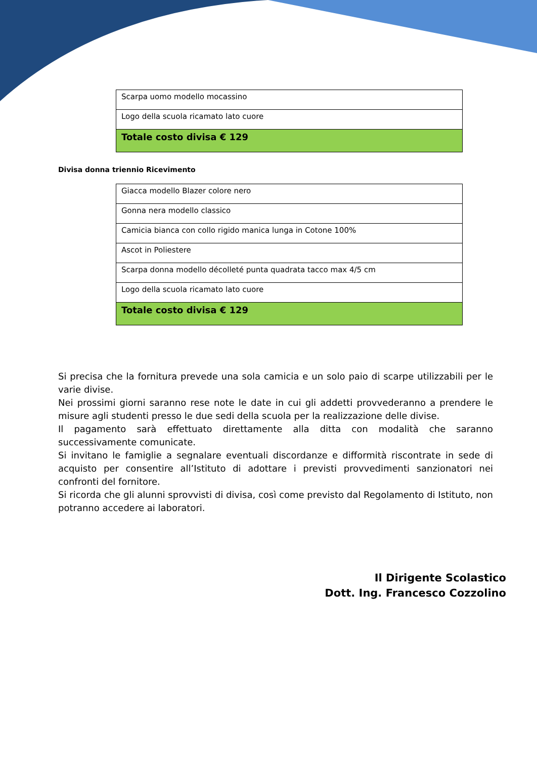| Scarpa uomo modello mocassino |
| Logo della scuola ricamato lato cuore |
| Totale costo divisa € 129 |
Divisa donna triennio Ricevimento
| Giacca modello Blazer colore nero |
| Gonna nera modello classico |
| Camicia bianca con collo rigido manica lunga in Cotone 100% |
| Ascot in Poliestere |
| Scarpa donna modello décolleté punta quadrata tacco max 4/5 cm |
| Logo della scuola ricamato lato cuore |
| Totale costo divisa € 129 |
Si precisa che la fornitura prevede una sola camicia e un solo paio di scarpe utilizzabili per le varie divise.
Nei prossimi giorni saranno rese note le date in cui gli addetti provvederanno a prendere le misure agli studenti presso le due sedi della scuola per la realizzazione delle divise.
Il pagamento sarà effettuato direttamente alla ditta con modalità che saranno successivamente comunicate.
Si invitano le famiglie a segnalare eventuali discordanze e difformità riscontrate in sede di acquisto per consentire all’Istituto di adottare i previsti provvedimenti sanzionatori nei confronti del fornitore.
Si ricorda che gli alunni sprovvisti di divisa, così come previsto dal Regolamento di Istituto, non potranno accedere ai laboratori.
Il Dirigente Scolastico
Dott. Ing. Francesco Cozzolino